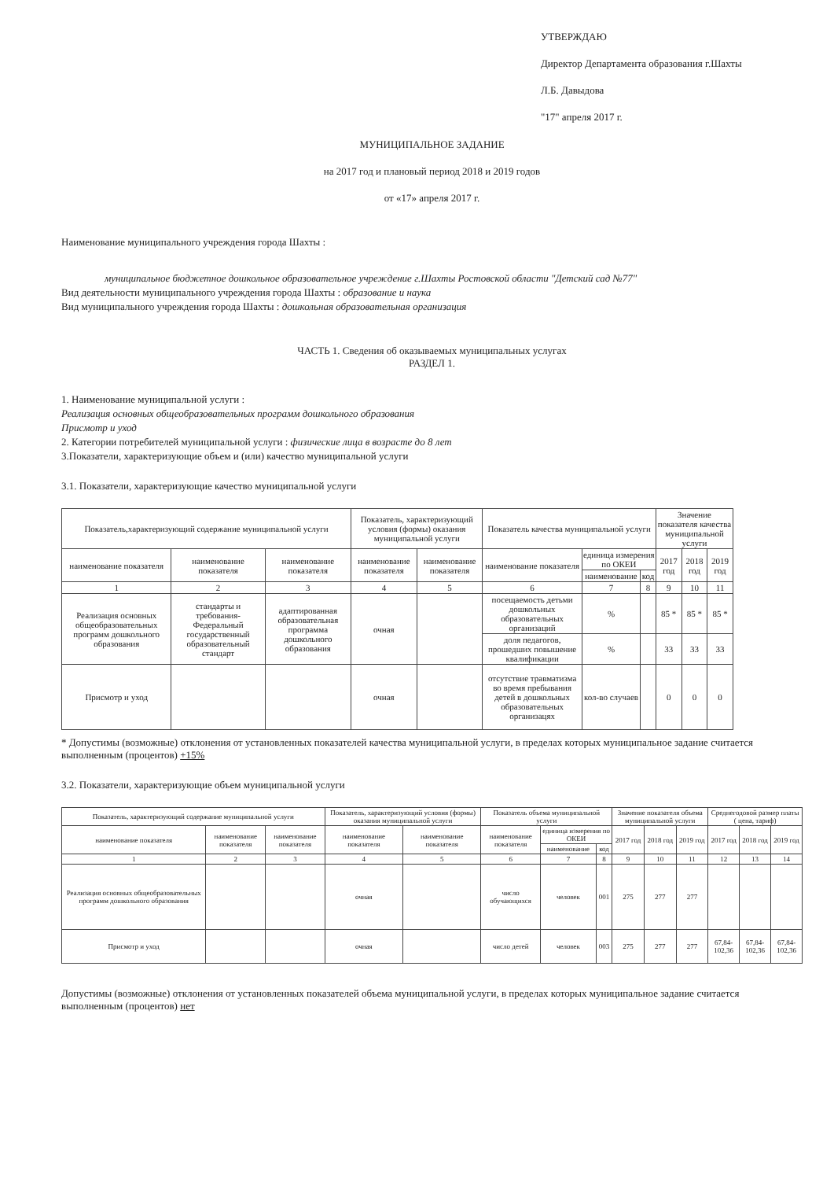УТВЕРЖДАЮ
Директор Департамента образования г.Шахты
Л.Б. Давыдова
"17" апреля 2017 г.
МУНИЦИПАЛЬНОЕ ЗАДАНИЕ
на 2017 год и плановый период 2018 и 2019 годов
от «17» апреля 2017 г.
Наименование муниципального учреждения города Шахты :
муниципальное бюджетное дошкольное образовательное учреждение г.Шахты Ростовской области "Детский сад №77"
Вид деятельности муниципального учреждения города Шахты : образование и наука
Вид муниципального учреждения города Шахты : дошкольная образовательная организация
ЧАСТЬ 1. Сведения об оказываемых муниципальных услугах
РАЗДЕЛ 1.
1. Наименование муниципальной услуги :
Реализация основных общеобразовательных программ дошкольного образования
Присмотр и уход
2. Категории потребителей муниципальной услуги : физические лица в возрасте до 8 лет
3.Показатели, характеризующие объем и (или) качество муниципальной услуги
3.1. Показатели, характеризующие качество муниципальной услуги
| Показатель,характеризующий содержание муниципальной услуги | | | Показатель, характеризующий условия (формы) оказания муниципальной услуги | | Показатель качества муниципальной услуги | | | Значение показателя качества муниципальной услуги | | |
| --- | --- | --- | --- | --- | --- | --- | --- | --- | --- | --- |
| наименование показателя | наименование показателя | наименование показателя | наименование показателя | наименование показателя | наименование показателя | единица измерения по ОКЕИ | | 2017 год | 2018 год | 2019 год |
| | | | | | | наименование | код | | | |
| 1 | 2 | 3 | 4 | 5 | 6 | 7 | 8 | 9 | 10 | 11 |
| Реализация основных общеобразовательных программ дошкольного образования | стандарты и требования-Федеральный государственный образовательный стандарт | адаптированная образовательная программа дошкольного образования | очная | | посещаемость детьми дошкольных образовательных организаций | % | | 85 * | 85 * | 85 * |
| | | | | | доля педагогов, прошедших повышение квалификации | % | | 33 | 33 | 33 |
| Присмотр и уход | | | очная | | отсутствие травматизма во время пребывания детей в дошкольных образовательных организацях | кол-во случаев | | 0 | 0 | 0 |
* Допустимы (возможные) отклонения от установленных показателей качества муниципальной услуги, в пределах которых муниципальное задание считается выполненным (процентов) +15%
3.2. Показатели, характеризующие объем муниципальной услуги
| Показатель, характеризующий содержание муниципальной услуги | | | Показатель, характеризующий условия (формы) оказания муниципальной услуги | | Показатель объема муниципальной услуги | | | Значение показателя объема муниципальной услуги | | | Среднегодовой размер платы ( цена, тариф) | | |
| --- | --- | --- | --- | --- | --- | --- | --- | --- | --- | --- | --- | --- | --- |
| наименование показателя | наименование показателя | наименование показателя | наименование показателя | наименование показателя | наименование показателя | единица измерения по ОКЕИ | | 2017 год | 2018 год | 2019 год | 2017 год | 2018 год | 2019 год |
| | | | | | | наименование | код | | | | | | |
| 1 | 2 | 3 | 4 | 5 | 6 | 7 | 8 | 9 | 10 | 11 | 12 | 13 | 14 |
| Реализация основных общеобразовательных программ дошкольного образования | | | очная | | число обучающихся | человек | 001 | 275 | 277 | 277 | | | |
| Присмотр и уход | | | очная | | число детей | человек | 003 | 275 | 277 | 277 | 67,84-102,36 | 67,84-102,36 | 67,84-102,36 |
Допустимы (возможные) отклонения от установленных показателей объема муниципальной услуги, в пределах которых муниципальное задание считается выполненным (процентов) нет